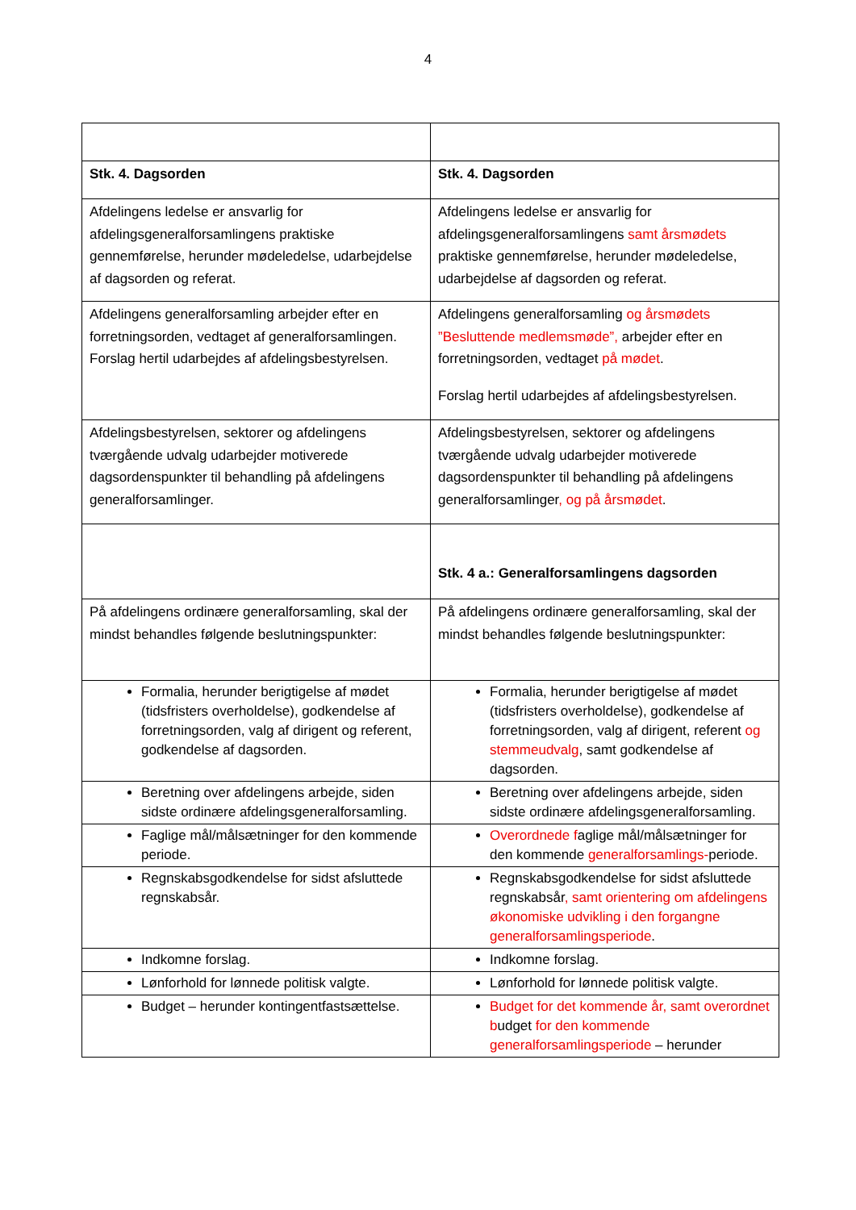4
| Stk. 4. Dagsorden | Stk. 4. Dagsorden |
| Afdelingens ledelse er ansvarlig for afdelingsgeneralforsamlingens praktiske gennemførelse, herunder mødeledelse, udarbejdelse af dagsorden og referat. | Afdelingens ledelse er ansvarlig for afdelingsgeneralforsamlingens samt årsmødets praktiske gennemførelse, herunder mødeledelse, udarbejdelse af dagsorden og referat. |
| Afdelingens generalforsamling arbejder efter en forretningsorden, vedtaget af generalforsamlingen. Forslag hertil udarbejdes af afdelingsbestyrelsen. | Afdelingens generalforsamling og årsmødets ”Besluttende medlemsmøde”, arbejder efter en forretningsorden, vedtaget på mødet . Forslag hertil udarbejdes af afdelingsbestyrelsen. |
| Afdelingsbestyrelsen, sektorer og afdelingens tværgående udvalg udarbejder motiverede dagsordenspunkter til behandling på afdelingens generalforsamlinger. | Afdelingsbestyrelsen, sektorer og afdelingens tværgående udvalg udarbejder motiverede dagsordenspunkter til behandling på afdelingens generalforsamlinger , og på årsmødet . |
| | Stk. 4 a.: Generalforsamlingens dagsorden |
| På afdelingens ordinære generalforsamling, skal der mindst behandles følgende beslutningspunkter: | På afdelingens ordinære generalforsamling, skal der mindst behandles følgende beslutningspunkter: |
| Formalia, herunder berigtigelse af mødet (tidsfristers overholdelse), godkendelse af forretningsorden, valg af dirigent og referent, godkendelse af dagsorden. | Formalia, herunder berigtigelse af mødet (tidsfristers overholdelse), godkendelse af forretningsorden, valg af dirigent, referent og stemmeudvalg , samt godkendelse af dagsorden. |
| Beretning over afdelingens arbejde, siden sidste ordinære afdelingsgeneralforsamling. | Beretning over afdelingens arbejde, siden sidste ordinære afdelingsgeneralforsamling. |
| Faglige mål/målsætninger for den kommende periode. | Overordnede f aglige mål/målsætninger for den kommende generalforsamlings- periode. |
| Regnskabsgodkendelse for sidst afsluttede regnskabsår. | Regnskabsgodkendelse for sidst afsluttede regnskabsår , samt orientering om afdelingens økonomiske udvikling i den forgangne generalforsamlingsperiode . |
| Indkomne forslag. | Indkomne forslag. |
| Lønforhold for lønnede politisk valgte. | Lønforhold for lønnede politisk valgte. |
| Budget – herunder kontingentfastsættelse. | Budget for det kommende år, samt overordnet b udget for den kommende generalforsamlingsperiode – herunder |